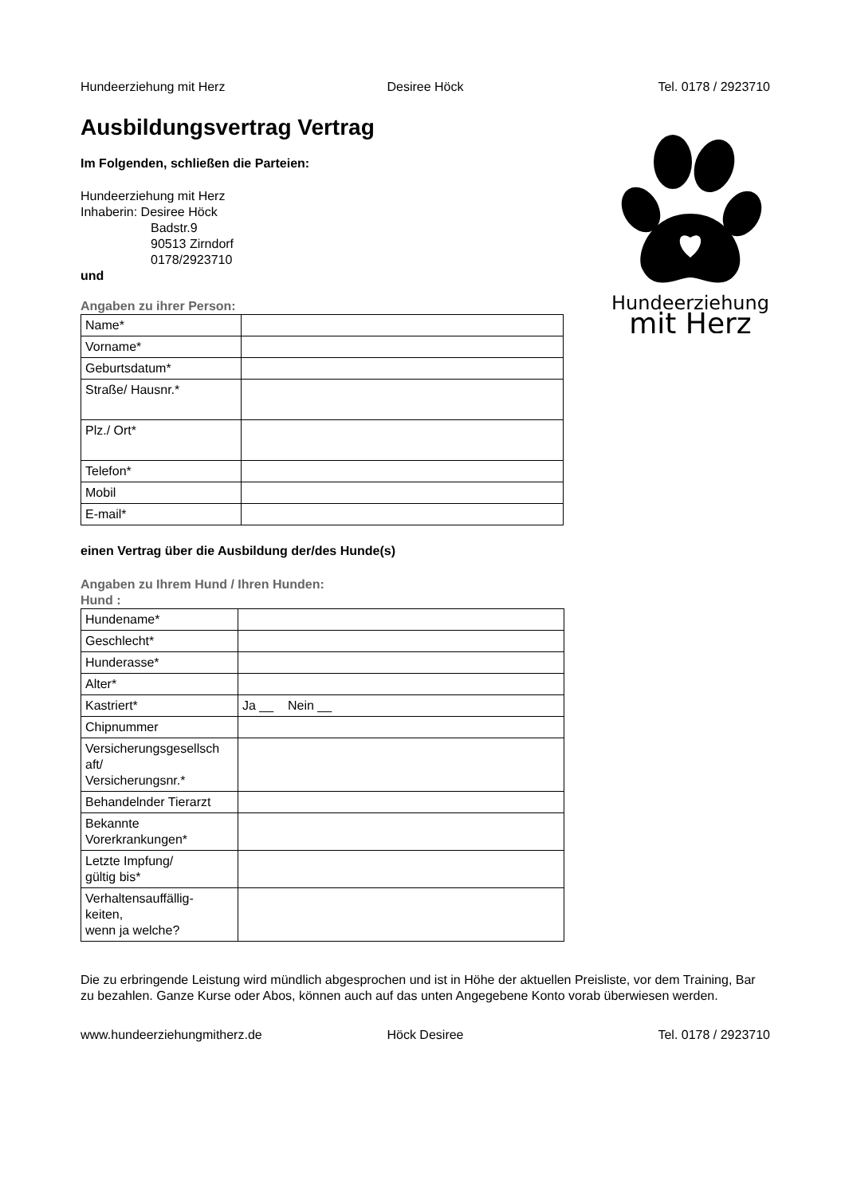Hundeerziehung mit Herz Desiree Höck Tel. 0178 / 2923710
Hundeerziehung
mit Herz
Ausbildungsvertrag Vertrag
Im Folgenden, schließen die Parteien:
Hundeerziehung mit Herz
Inhaberin: Desiree Höck
Badstr.9
90513 Zirndorf
0178/2923710
und
Angaben zu ihrer Person:
| Name* | |
| Vorname* | |
| Geburtsdatum* | |
| Straße/ Hausnr.* | |
| Plz./ Ort* | |
| Telefon* | |
| Mobil | |
| E-mail* | |
einen Vertrag über die Ausbildung der/des Hunde(s)
Angaben zu Ihrem Hund / Ihren Hunden:
Hund :
| Hundename* | |
| Geschlecht* | |
| Hunderasse* | |
| Alter* | |
| Kastriert* | Ja __ Nein __ |
| Chipnummer | |
| Versicherungsgesellsch aft/ Versicherungsnr.* | |
| Behandelnder Tierarzt | |
| Bekannte Vorerkrankungen* | |
| Letzte Impfung/ gültig bis* | |
| Verhaltensauffällig- keiten, wenn ja welche? | |
Die zu erbringende Leistung wird mündlich abgesprochen und ist in Höhe der aktuellen Preisliste, vor dem Training, Bar zu bezahlen. Ganze Kurse oder Abos, können auch auf das unten Angegebene Konto vorab überwiesen werden.
www.hundeerziehungmitherz.de Höck Desiree Tel. 0178 / 2923710